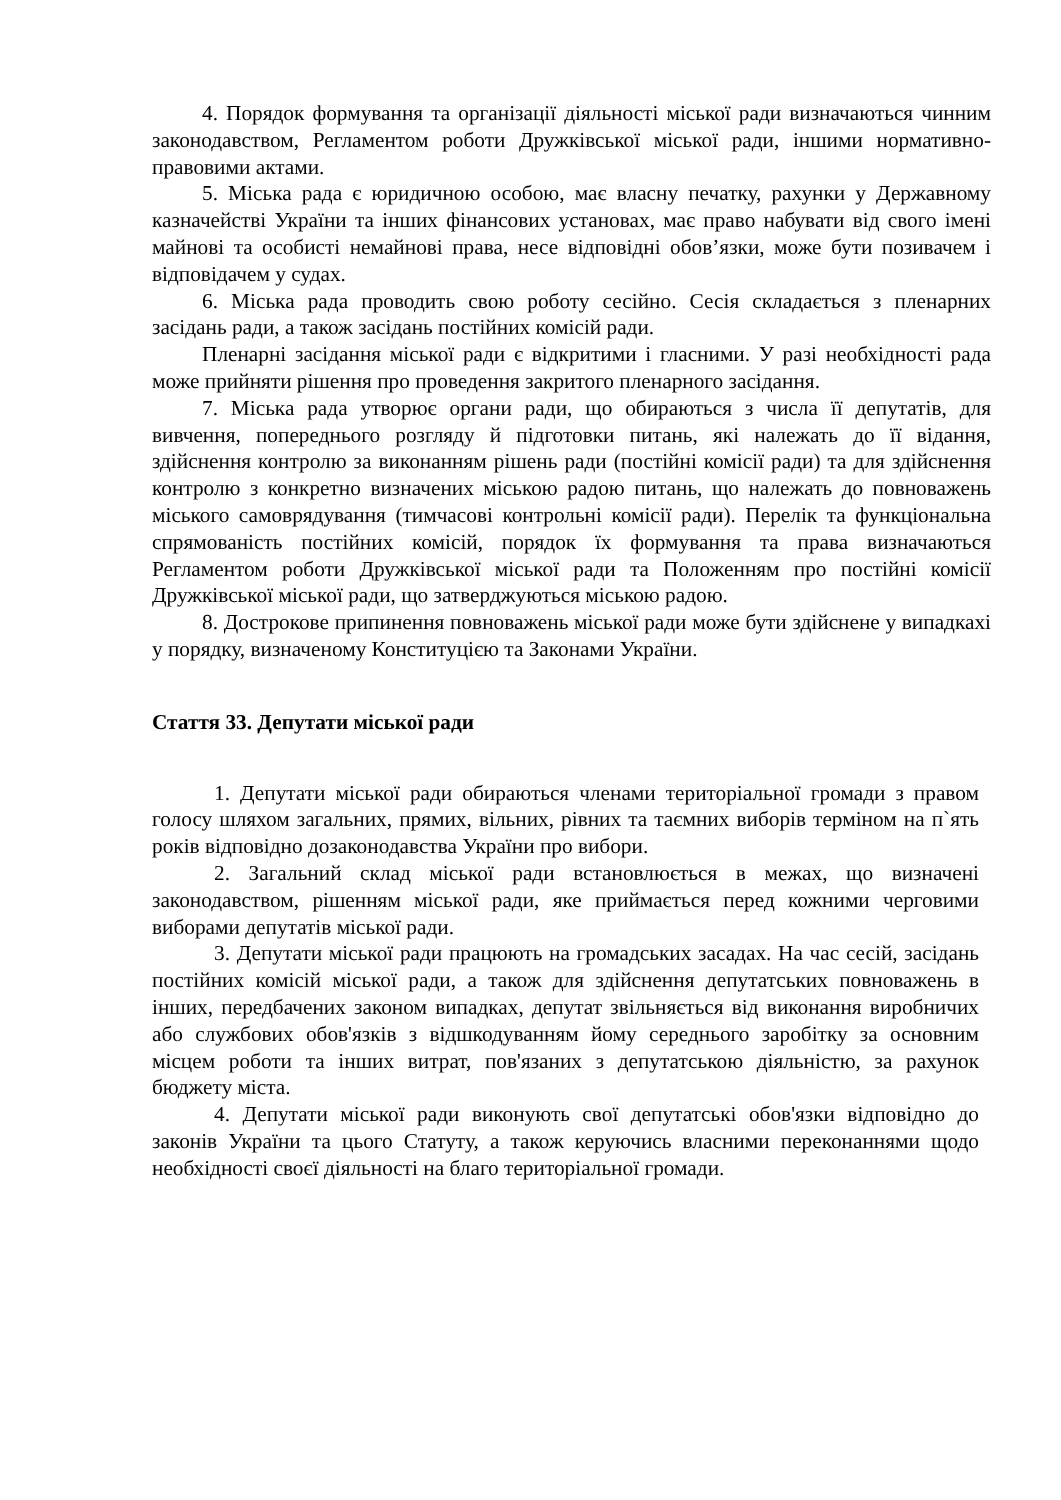4. Порядок формування та організації діяльності міської ради визначаються чинним законодавством, Регламентом роботи Дружківської міської ради, іншими нормативно-правовими актами.
5. Міська рада є юридичною особою, має власну печатку, рахунки у Державному казначействі України та інших фінансових установах, має право набувати від свого імені майнові та особисті немайнові права, несе відповідні обов’язки, може бути позивачем і відповідачем у судах.
6. Міська рада проводить свою роботу сесійно. Сесія складається з пленарних засідань ради, а також засідань постійних комісій ради.
Пленарні засідання міської ради є відкритими і гласними. У разі необхідності рада може прийняти рішення про проведення закритого пленарного засідання.
7. Міська рада утворює органи ради, що обираються з числа її депутатів, для вивчення, попереднього розгляду й підготовки питань, які належать до її відання, здійснення контролю за виконанням рішень ради (постійні комісії ради) та для здійснення контролю з конкретно визначених міською радою питань, що належать до повноважень міського самоврядування (тимчасові контрольні комісії ради). Перелік та функціональна спрямованість постійних комісій, порядок їх формування та права визначаються Регламентом роботи Дружківської міської ради та Положенням про постійні комісії Дружківської міської ради, що затверджуються міською радою.
8. Дострокове припинення повноважень міської ради може бути здійснене у випадкахі у порядку, визначеному Конституцією та Законами України.
Стаття 33. Депутати міської ради
1. Депутати міської ради обираються членами територіальної громади з правом голосу шляхом загальних, прямих, вільних, рівних та таємних виборів терміном на п`ять років відповідно дозаконодавства України про вибори.
2. Загальний склад міської ради встановлюється в межах, що визначені законодавством, рішенням міської ради, яке приймається перед кожними черговими виборами депутатів міської ради.
3. Депутати міської ради працюють на громадських засадах. На час сесій, засідань постійних комісій міської ради, а також для здійснення депутатських повноважень в інших, передбачених законом випадках, депутат звільняється від виконання виробничих або службових обов'язків з відшкодуванням йому середнього заробітку за основним місцем роботи та інших витрат, пов'язаних з депутатською діяльністю, за рахунок бюджету міста.
4. Депутати міської ради виконують свої депутатські обов'язки відповідно до законів України та цього Статуту, а також керуючись власними переконаннями щодо необхідності своєї діяльності на благо територіальної громади.